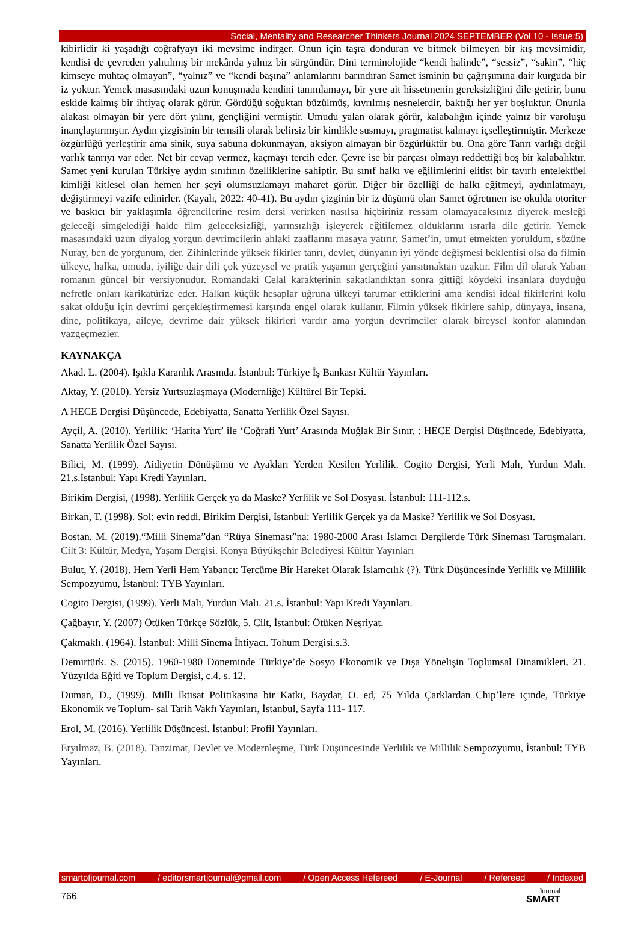Social, Mentality and Researcher Thinkers Journal 2024 SEPTEMBER (Vol 10 - Issue:5)
kibirlidir ki yaşadığı coğrafyayı iki mevsime indirger. Onun için taşra donduran ve bitmek bilmeyen bir kış mevsimidir, kendisi de çevreden yalıtılmış bir mekânda yalnız bir sürgündür. Dini terminolojide “kendi halinde”, “sessiz”, “sakin”, “hiç kimseye muhtaç olmayan”, “yalnız” ve “kendi başına” anlamlarını barındıran Samet isminin bu çağrışımına dair kurguda bir iz yoktur. Yemek masasındaki uzun konuşmada kendini tanımlamayı, bir yere ait hissetmenin gereksizliğini dile getirir, bunu eskide kalmış bir ihtiyaç olarak görür. Gördüğü soğuktan büzülmüş, kıvrılmış nesnelerdir, baktığı her yer boşluktur. Onunla alakası olmayan bir yere dört yılını, gençliğini vermiştir. Umudu yalan olarak görür, kalabalığın içinde yalnız bir varoluşu inançlaştırmıştır. Aydın çizgisinin bir temsili olarak belirsiz bir kimlikle susmayı, pragmatist kalmayı içselleştirmiştir. Merkeze özgürlüğü yerleştirir ama sinik, suya sabuna dokunmayan, aksiyon almayan bir özgürlüktür bu. Ona göre Tanrı varlığı değil varlık tanrıyı var eder. Net bir cevap vermez, kaçmayı tercih eder. Çevre ise bir parçası olmayı reddettiği boş bir kalabalıktır. Samet yeni kurulan Türkiye aydın sınıfının özelliklerine sahiptir. Bu sınıf halkı ve eğilimlerini elitist bir tavırlı entelektüel kimliği kitlesel olan hemen her şeyi olumsuzlamayı maharet görür. Diğer bir özelliği de halkı eğitmeyi, aydınlatmayı, değiştirmeyi vazife edinirler. (Kayalı, 2022: 40-41). Bu aydın çizginin bir iz düşümü olan Samet öğretmen ise okulda otoriter ve baskıcı bir yaklaşımla öğrencilerine resim dersi verirken nasılsa hiçbiriniz ressam olamayacaksınız diyerek mesleği geleceği simgelediği halde film geleceksizliği, yarınsızlığı işleyerek eğitilemez olduklarını ısrarla dile getirir. Yemek masasındaki uzun diyalog yorgun devrimcilerin ahlaki zaaflarını masaya yatırır. Samet’in, umut etmekten yoruldum, sözüne Nuray, ben de yorgunum, der. Zihinlerinde yüksek fikirler tanrı, devlet, dünyanın iyi yönde değişmesi beklentisi olsa da filmin ülkeye, halka, umuda, iyiliğe dair dili çok yüzeysel ve pratik yaşamın gerçeğini yansıtmaktan uzaktır. Film dil olarak Yaban romanın güncel bir versiyonudur. Romandaki Celal karakterinin sakatlandıktan sonra gittiği köydeki insanlara duyduğu nefretle onları karikatürize eder. Halkın küçük hesaplar uğruna ülkeyi tarumar ettiklerini ama kendisi ideal fikirlerini kolu sakat olduğu için devrimi gerçekleştirmemesi karşında engel olarak kullanır. Filmin yüksek fikirlere sahip, dünyaya, insana, dine, politikaya, aileye, devrime dair yüksek fikirleri vardır ama yorgun devrimciler olarak bireysel konfor alanından vazgeçmezler.
KAYNAKÇA
Akad. L. (2004). Işıkla Karanlık Arasında. İstanbul: Türkiye İş Bankası Kültür Yayınları.
Aktay, Y. (2010). Yersiz Yurtsuzlaşmaya (Modernliğe) Kültürel Bir Tepki.
A HECE Dergisi Düşüncede, Edebiyatta, Sanatta Yerlilik Özel Sayısı.
Ayçil, A. (2010). Yerlilik: ‘Harita Yurt’ ile ‘Coğrafi Yurt’ Arasında Muğlak Bir Sınır. : HECE Dergisi Düşüncede, Edebiyatta, Sanatta Yerlilik Özel Sayısı.
Bilici, M. (1999). Aidiyetin Dönüşümü ve Ayakları Yerden Kesilen Yerlilik. Cogito Dergisi, Yerli Malı, Yurdun Malı. 21.s.İstanbul: Yapı Kredi Yayınları.
Birikim Dergisi, (1998). Yerlilik Gerçek ya da Maske? Yerlilik ve Sol Dosyası. İstanbul: 111-112.s.
Birkan, T. (1998). Sol: evin reddi. Birikim Dergisi, İstanbul: Yerlilik Gerçek ya da Maske? Yerlilik ve Sol Dosyası.
Bostan. M. (2019).“Milli Sinema”dan “Rüya Sineması”na: 1980-2000 Arası İslamcı Dergilerde Türk Sineması Tartışmaları. Cilt 3: Kültür, Medya, Yaşam Dergisi. Konya Büyükşehir Belediyesi Kültür Yayınları
Bulut, Y. (2018). Hem Yerli Hem Yabancı: Tercüme Bir Hareket Olarak İslamcılık (?). Türk Düşüncesinde Yerlilik ve Millilik Sempozyumu, İstanbul: TYB Yayınları.
Cogito Dergisi, (1999). Yerli Malı, Yurdun Malı. 21.s. İstanbul: Yapı Kredi Yayınları.
Çağbayır, Y. (2007) Ötüken Türkçe Sözlük, 5. Cilt, İstanbul: Ötüken Neşriyat.
Çakmaklı. (1964). İstanbul: Milli Sinema İhtiyacı. Tohum Dergisi.s.3.
Demirtürk. S. (2015). 1960-1980 Döneminde Türkiye’de Sosyo Ekonomik ve Dışa Yönelişin Toplumsal Dinamikleri. 21. Yüzyılda Eğiti ve Toplum Dergisi, c.4. s. 12.
Duman, D., (1999). Milli İktisat Politikasına bir Katkı, Baydar, O. ed, 75 Yılda Çarklardan Chip’lere içinde, Türkiye Ekonomik ve Toplum- sal Tarih Vakfı Yayınları, İstanbul, Sayfa 111- 117.
Erol, M. (2016). Yerlilik Düşüncesi. İstanbul: Profil Yayınları.
Eryılmaz, B. (2018). Tanzimat, Devlet ve Modernleşme, Türk Düşüncesinde Yerlilik ve Millilik Sempozyumu, İstanbul: TYB Yayınları.
smartofjournal.com / editorsmartjournal@gmail.com / Open Access Refereed / E-Journal / Refereed / Indexed
766
Journal
SMART